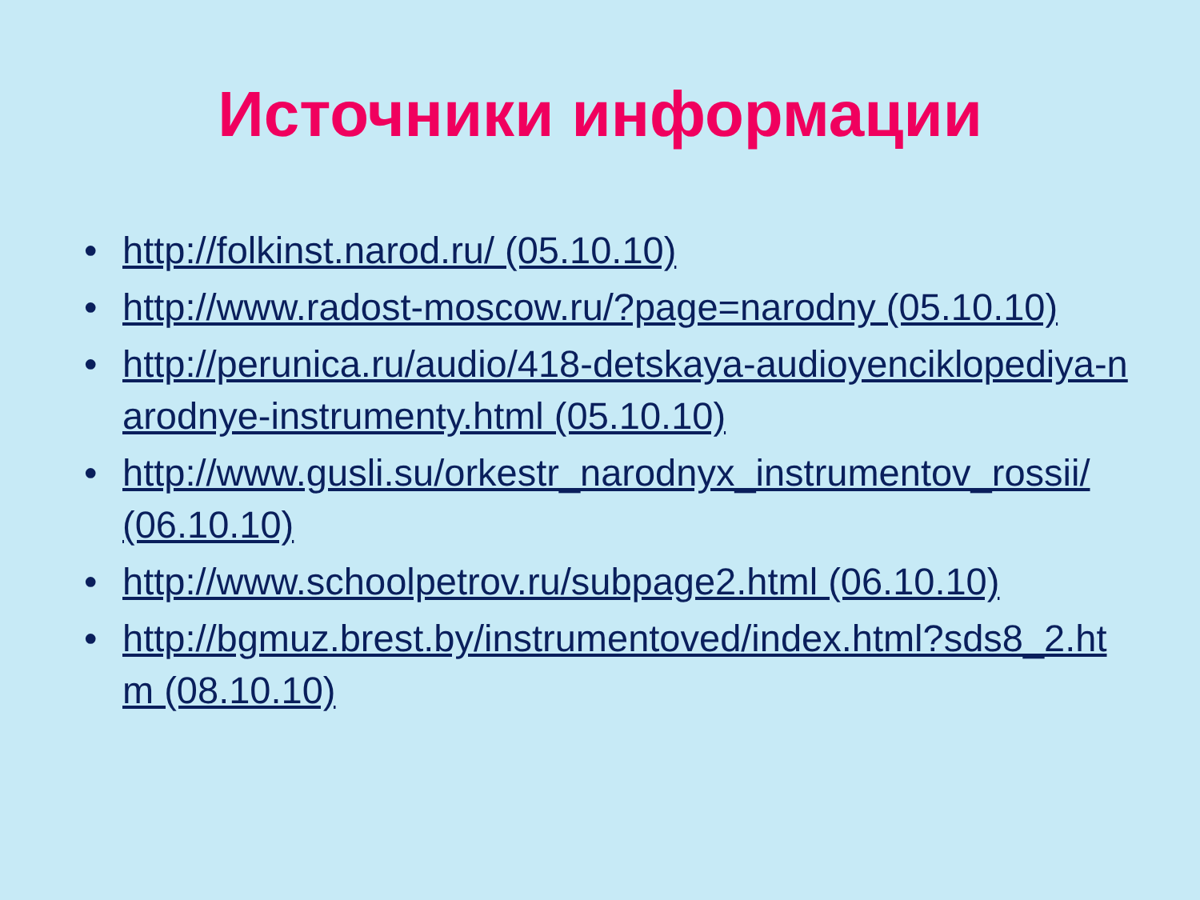Источники информации
• http://folkinst.narod.ru/ (05.10.10)
• http://www.radost-moscow.ru/?page=narodny (05.10.10)
• http://perunica.ru/audio/418-detskaya-audioyenciklopediya-narodnye-instrumenty.html (05.10.10)
• http://www.gusli.su/orkestr_narodnyx_instrumentov_rossii/ (06.10.10)
• http://www.schoolpetrov.ru/subpage2.html (06.10.10)
• http://bgmuz.brest.by/instrumentoved/index.html?sds8_2.htm (08.10.10)